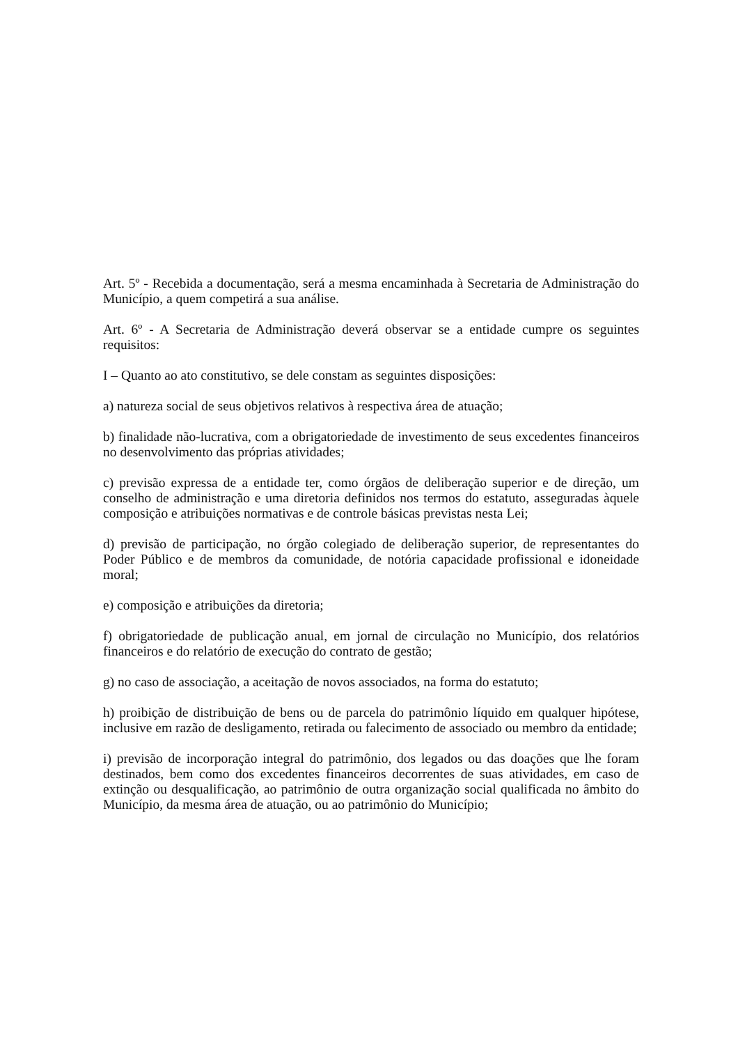Art. 5º - Recebida a documentação, será a mesma encaminhada à Secretaria de Administração do Município, a quem competirá a sua análise.
Art. 6º - A Secretaria de Administração deverá observar se a entidade cumpre os seguintes requisitos:
I – Quanto ao ato constitutivo, se dele constam as seguintes disposições:
a) natureza social de seus objetivos relativos à respectiva área de atuação;
b) finalidade não-lucrativa, com a obrigatoriedade de investimento de seus excedentes financeiros no desenvolvimento das próprias atividades;
c) previsão expressa de a entidade ter, como órgãos de deliberação superior e de direção, um conselho de administração e uma diretoria definidos nos termos do estatuto, asseguradas àquele composição e atribuições normativas e de controle básicas previstas nesta Lei;
d) previsão de participação, no órgão colegiado de deliberação superior, de representantes do Poder Público e de membros da comunidade, de notória capacidade profissional e idoneidade moral;
e) composição e atribuições da diretoria;
f) obrigatoriedade de publicação anual, em jornal de circulação no Município, dos relatórios financeiros e do relatório de execução do contrato de gestão;
g) no caso de associação, a aceitação de novos associados, na forma do estatuto;
h) proibição de distribuição de bens ou de parcela do patrimônio líquido em qualquer hipótese, inclusive em razão de desligamento, retirada ou falecimento de associado ou membro da entidade;
i) previsão de incorporação integral do patrimônio, dos legados ou das doações que lhe foram destinados, bem como dos excedentes financeiros decorrentes de suas atividades, em caso de extinção ou desqualificação, ao patrimônio de outra organização social qualificada no âmbito do Município, da mesma área de atuação, ou ao patrimônio do Município;